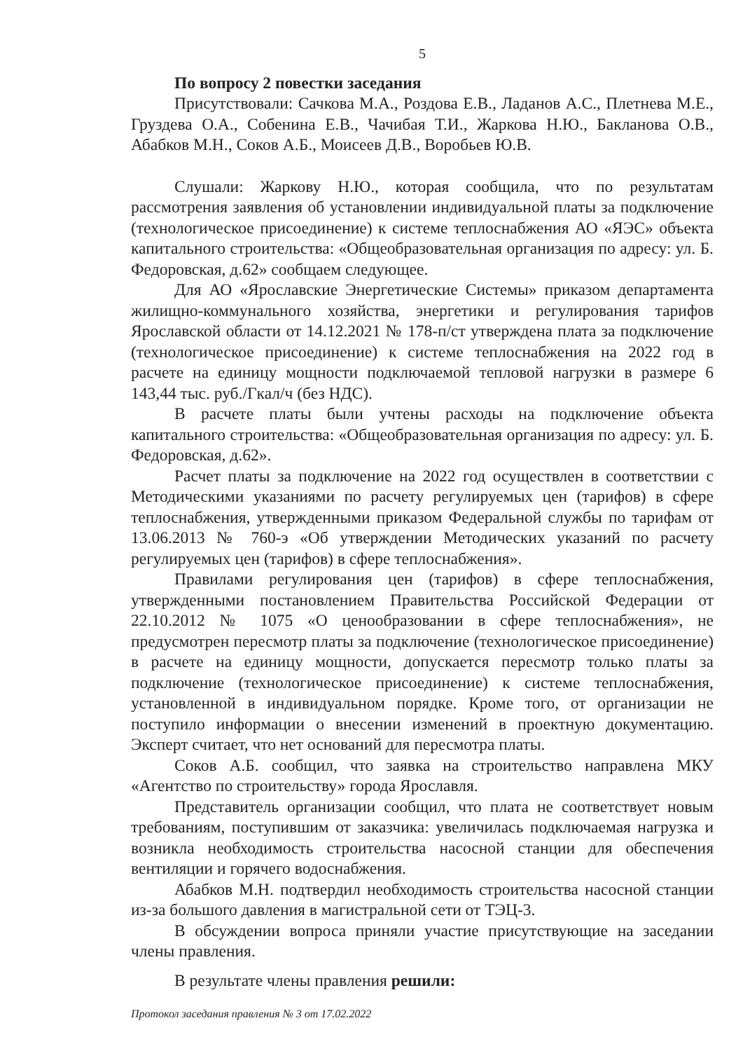5
По вопросу 2 повестки заседания
Присутствовали: Сачкова М.А., Роздова Е.В., Ладанов А.С., Плетнева М.Е., Груздева О.А., Собенина Е.В., Чачибая Т.И., Жаркова Н.Ю., Бакланова О.В., Абабков М.Н., Соков А.Б., Моисеев Д.В., Воробьев Ю.В.
Слушали: Жаркову Н.Ю., которая сообщила, что по результатам рассмотрения заявления об установлении индивидуальной платы за подключение (технологическое присоединение) к системе теплоснабжения АО «ЯЭС» объекта капитального строительства: «Общеобразовательная организация по адресу: ул. Б. Федоровская, д.62» сообщаем следующее.
Для АО «Ярославские Энергетические Системы» приказом департамента жилищно-коммунального хозяйства, энергетики и регулирования тарифов Ярославской области от 14.12.2021 № 178-п/ст утверждена плата за подключение (технологическое присоединение) к системе теплоснабжения на 2022 год в расчете на единицу мощности подключаемой тепловой нагрузки в размере 6 143,44 тыс. руб./Гкал/ч (без НДС).
В расчете платы были учтены расходы на подключение объекта капитального строительства: «Общеобразовательная организация по адресу: ул. Б. Федоровская, д.62».
Расчет платы за подключение на 2022 год осуществлен в соответствии с Методическими указаниями по расчету регулируемых цен (тарифов) в сфере теплоснабжения, утвержденными приказом Федеральной службы по тарифам от 13.06.2013 № 760-э «Об утверждении Методических указаний по расчету регулируемых цен (тарифов) в сфере теплоснабжения».
Правилами регулирования цен (тарифов) в сфере теплоснабжения, утвержденными постановлением Правительства Российской Федерации от 22.10.2012 № 1075 «О ценообразовании в сфере теплоснабжения», не предусмотрен пересмотр платы за подключение (технологическое присоединение) в расчете на единицу мощности, допускается пересмотр только платы за подключение (технологическое присоединение) к системе теплоснабжения, установленной в индивидуальном порядке. Кроме того, от организации не поступило информации о внесении изменений в проектную документацию. Эксперт считает, что нет оснований для пересмотра платы.
Соков А.Б. сообщил, что заявка на строительство направлена МКУ «Агентство по строительству» города Ярославля.
Представитель организации сообщил, что плата не соответствует новым требованиям, поступившим от заказчика: увеличилась подключаемая нагрузка и возникла необходимость строительства насосной станции для обеспечения вентиляции и горячего водоснабжения.
Абабков М.Н. подтвердил необходимость строительства насосной станции из-за большого давления в магистральной сети от ТЭЦ-3.
В обсуждении вопроса приняли участие присутствующие на заседании члены правления.
В результате члены правления решили:
Протокол заседания правления № 3 от 17.02.2022